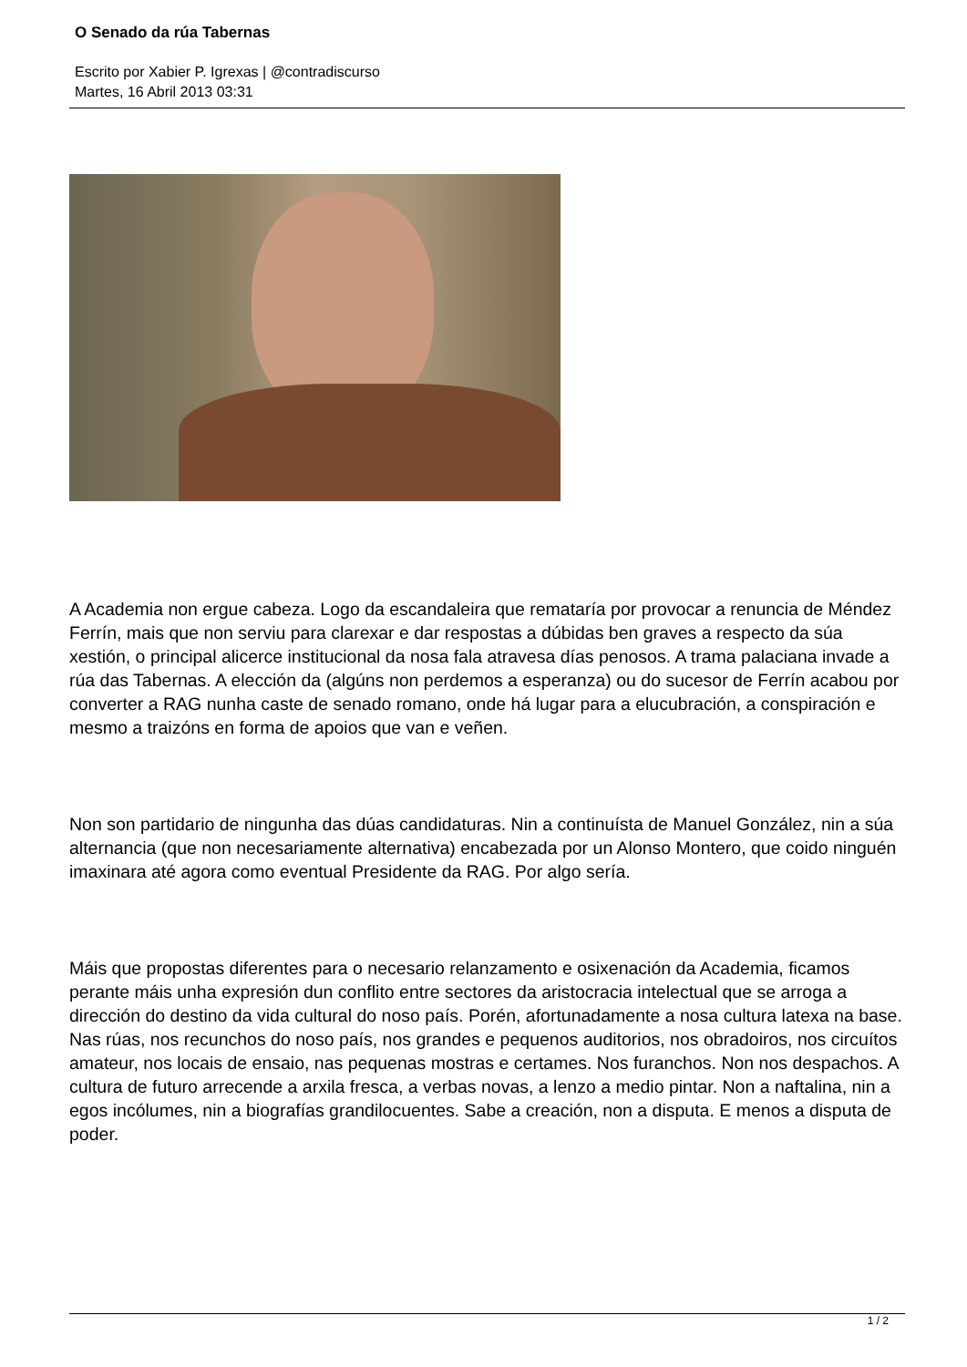O Senado da rúa Tabernas
Escrito por Xabier P. Igrexas | @contradiscurso
Martes, 16 Abril 2013 03:31
A Academia non ergue cabeza. Logo da escandaleira que remataría por provocar a renuncia de Méndez Ferrín, mais que non serviu para clarexar e dar respostas a dúbidas ben graves a respecto da súa xestión, o principal alicerce institucional da nosa fala atravesa días penosos. A trama palaciana invade a rúa das Tabernas. A elección da (algúns non perdemos a esperanza) ou do sucesor de Ferrín acabou por converter a RAG nunha caste de senado romano, onde há lugar para a elucubración, a conspiración e mesmo a traizóns en forma de apoios que van e veñen.
Non son partidario de ningunha das dúas candidaturas. Nin a continuísta de Manuel González, nin a súa alternancia (que non necesariamente alternativa) encabezada por un Alonso Montero, que coido ninguén imaxinara até agora como eventual Presidente da RAG. Por algo sería.
Máis que propostas diferentes para o necesario relanzamento e osixenación da Academia, ficamos perante máis unha expresión dun conflito entre sectores da aristocracia intelectual que se arroga a dirección do destino da vida cultural do noso país. Porén, afortunadamente a nosa cultura latexa na base. Nas rúas, nos recunchos do noso país, nos grandes e pequenos auditorios, nos obradoiros, nos circuítos amateur, nos locais de ensaio, nas pequenas mostras e certames. Nos furanchos. Non nos despachos. A cultura de futuro arrecende a arxila fresca, a verbas novas, a lenzo a medio pintar. Non a naftalina, nin a egos incólumes, nin a biografías grandilocuentes. Sabe a creación, non a disputa. E menos a disputa de poder.
1 / 2